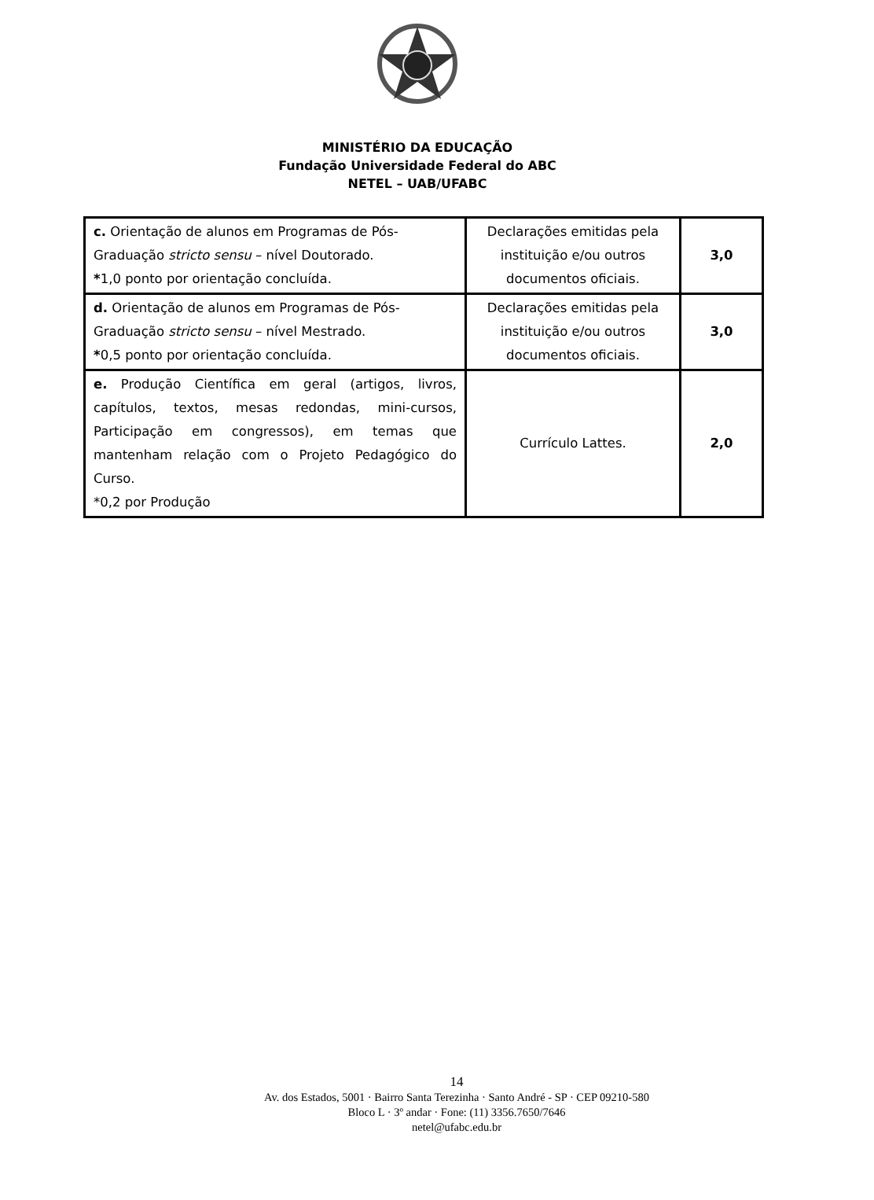MINISTÉRIO DA EDUCAÇÃO
Fundação Universidade Federal do ABC
NETEL – UAB/UFABC
| c. Orientação de alunos em Programas de Pós-Graduação stricto sensu – nível Doutorado. * 1,0 ponto por orientação concluída. | Declarações emitidas pela instituição e/ou outros documentos oficiais. | 3,0 |
| d. Orientação de alunos em Programas de Pós-Graduação stricto sensu – nível Mestrado. * 0,5 ponto por orientação concluída. | Declarações emitidas pela instituição e/ou outros documentos oficiais. | 3,0 |
| e. Produção Científica em geral (artigos, livros, capítulos, textos, mesas redondas, mini-cursos, Participação em congressos), em temas que mantenham relação com o Projeto Pedagógico do Curso. *0,2 por Produção | Currículo Lattes. | 2,0 |
14
Av. dos Estados, 5001 · Bairro Santa Terezinha · Santo André - SP · CEP 09210-580
Bloco L · 3º andar · Fone: (11) 3356.7650/7646
netel@ufabc.edu.br